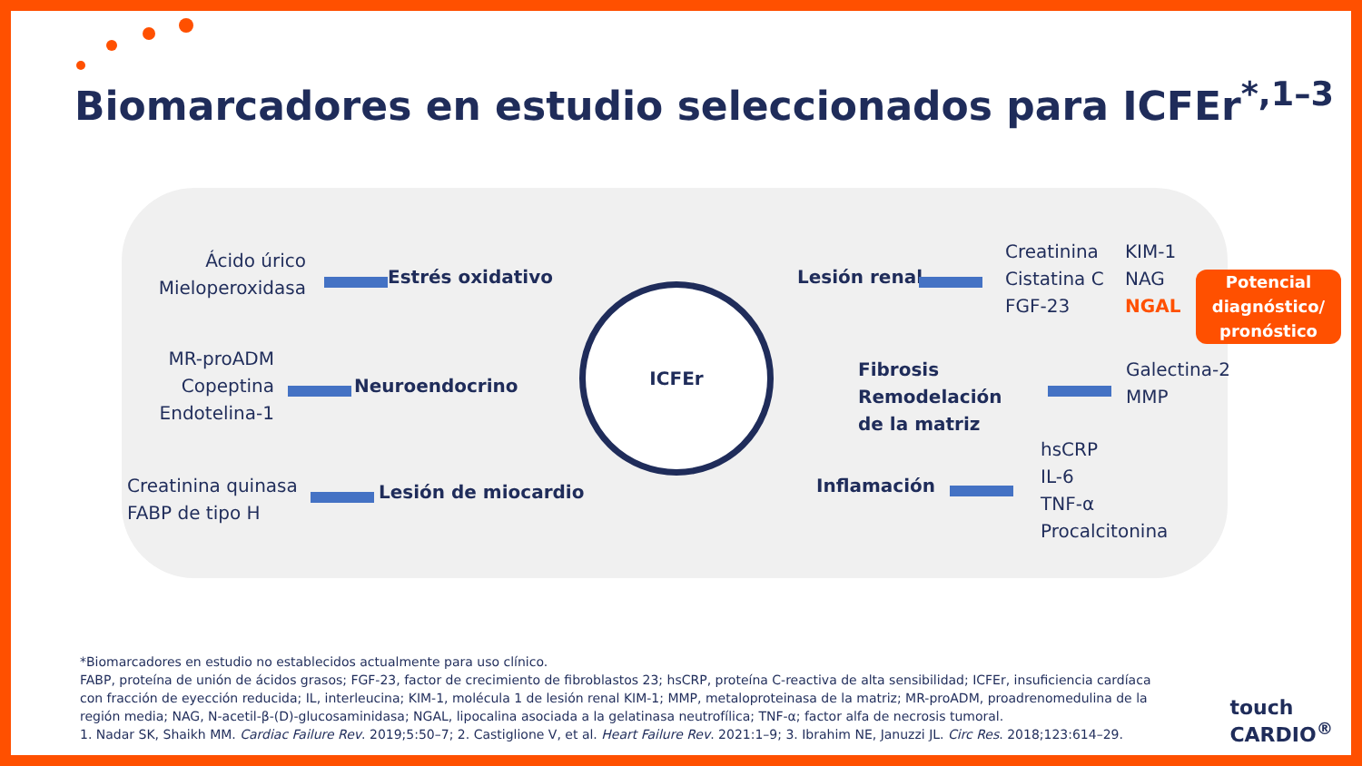Biomarcadores en estudio seleccionados para ICFEr<sup>*,1–3</sup>
Ácido úrico
Mieloperoxidasa
Estrés oxidativo
MR-proADM
Copeptina
Endotelina-1
Neuroendocrino
Creatinina quinasa
FABP de tipo H
Lesión de miocardio
ICFEr
Lesión renal
Creatinina
Cistatina C
FGF-23
KIM-1
NAG
NGAL
Potencial diagnóstico/ pronóstico
Fibrosis
Remodelación
de la matriz
Galectina-2
MMP
Inflamación
hsCRP
IL-6
TNF-α
Procalcitonina
*Biomarcadores en estudio no establecidos actualmente para uso clínico.
FABP, proteína de unión de ácidos grasos; FGF-23, factor de crecimiento de fibroblastos 23; hsCRP, proteína C-reactiva de alta sensibilidad; ICFEr, insuficiencia cardíaca con fracción de eyección reducida; IL, interleucina; KIM-1, molécula 1 de lesión renal KIM-1; MMP, metaloproteinasa de la matriz; MR-proADM, proadrenomedulina de la región media; NAG, N-acetil-β-(D)-glucosaminidasa; NGAL, lipocalina asociada a la gelatinasa neutrofílica; TNF-α; factor alfa de necrosis tumoral.
1. Nadar SK, Shaikh MM. Cardiac Failure Rev. 2019;5:50–7; 2. Castiglione V, et al. Heart Failure Rev. 2021:1–9; 3. Ibrahim NE, Januzzi JL. Circ Res. 2018;123:614–29.
touch
CARDIO<sup>®</sup>